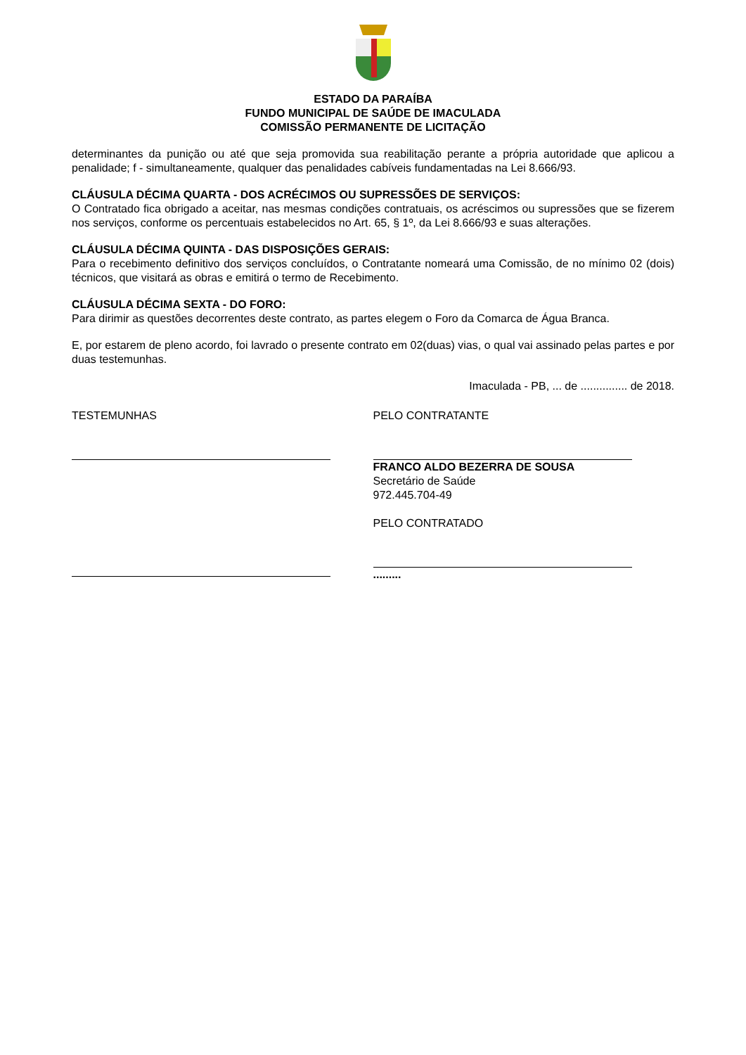ESTADO DA PARAÍBA
FUNDO MUNICIPAL DE SAÚDE DE IMACULADA
COMISSÃO PERMANENTE DE LICITAÇÃO
determinantes da punição ou até que seja promovida sua reabilitação perante a própria autoridade que aplicou a penalidade; f - simultaneamente, qualquer das penalidades cabíveis fundamentadas na Lei 8.666/93.
CLÁUSULA DÉCIMA QUARTA - DOS ACRÉCIMOS OU SUPRESSÕES DE SERVIÇOS:
O Contratado fica obrigado a aceitar, nas mesmas condições contratuais, os acréscimos ou supressões que se fizerem nos serviços, conforme os percentuais estabelecidos no Art. 65, § 1º, da Lei 8.666/93 e suas alterações.
CLÁUSULA DÉCIMA QUINTA - DAS DISPOSIÇÕES GERAIS:
Para o recebimento definitivo dos serviços concluídos, o Contratante nomeará uma Comissão, de no mínimo 02 (dois) técnicos, que visitará as obras e emitirá o termo de Recebimento.
CLÁUSULA DÉCIMA SEXTA - DO FORO:
Para dirimir as questões decorrentes deste contrato, as partes elegem o Foro da Comarca de Água Branca.
E, por estarem de pleno acordo, foi lavrado o presente contrato em 02(duas) vias, o qual vai assinado pelas partes e por duas testemunhas.
Imaculada - PB, ... de ............... de 2018.
TESTEMUNHAS PELO CONTRATANTE
FRANCO ALDO BEZERRA DE SOUSA
Secretário de Saúde
972.445.704-49
PELO CONTRATADO
.........